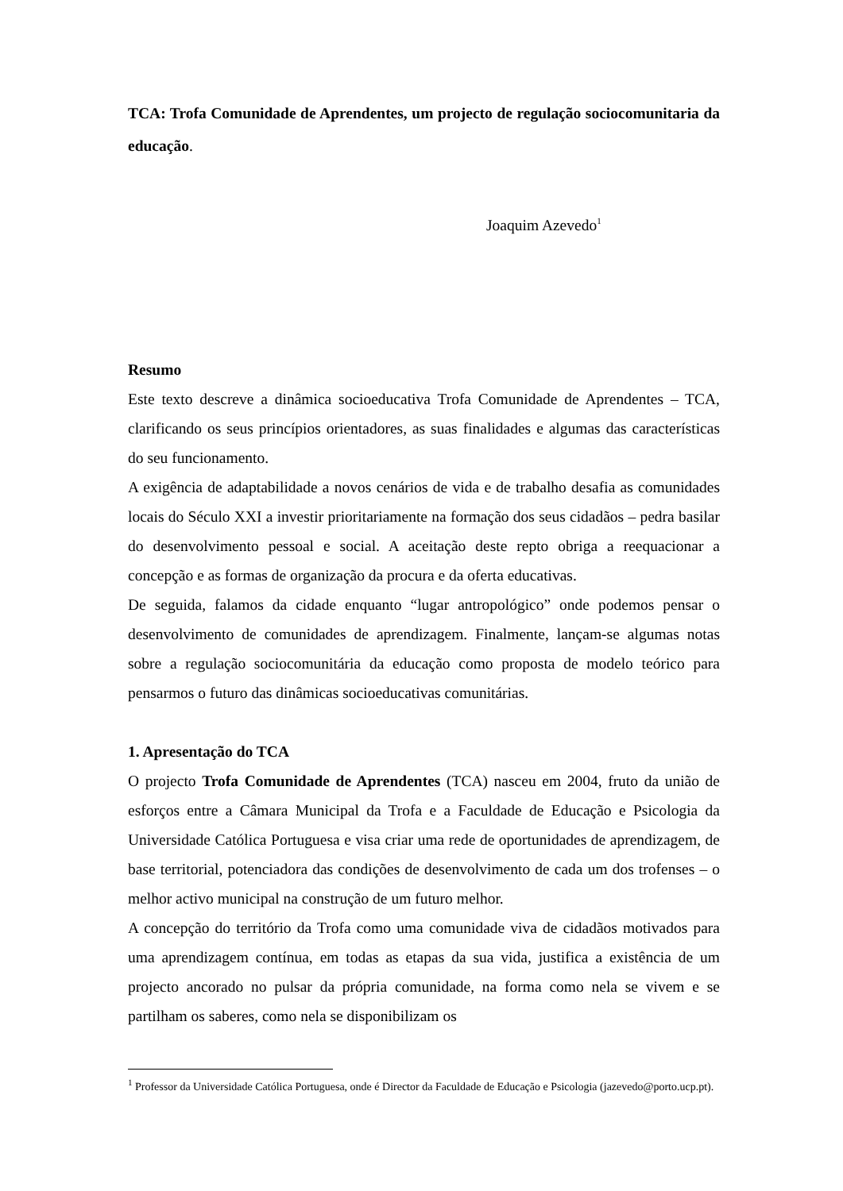TCA: Trofa Comunidade de Aprendentes, um projecto de regulação sociocomunitaria da educação.
Joaquim Azevedo<sup>1</sup>
Resumo
Este texto descreve a dinâmica socioeducativa Trofa Comunidade de Aprendentes – TCA, clarificando os seus princípios orientadores, as suas finalidades e algumas das características do seu funcionamento.
A exigência de adaptabilidade a novos cenários de vida e de trabalho desafia as comunidades locais do Século XXI a investir prioritariamente na formação dos seus cidadãos – pedra basilar do desenvolvimento pessoal e social. A aceitação deste repto obriga a reequacionar a concepção e as formas de organização da procura e da oferta educativas.
De seguida, falamos da cidade enquanto “lugar antropológico” onde podemos pensar o desenvolvimento de comunidades de aprendizagem. Finalmente, lançam-se algumas notas sobre a regulação sociocomunitária da educação como proposta de modelo teórico para pensarmos o futuro das dinâmicas socioeducativas comunitárias.
1. Apresentação do TCA
O projecto Trofa Comunidade de Aprendentes (TCA) nasceu em 2004, fruto da união de esforços entre a Câmara Municipal da Trofa e a Faculdade de Educação e Psicologia da Universidade Católica Portuguesa e visa criar uma rede de oportunidades de aprendizagem, de base territorial, potenciadora das condições de desenvolvimento de cada um dos trofenses – o melhor activo municipal na construção de um futuro melhor.
A concepção do território da Trofa como uma comunidade viva de cidadãos motivados para uma aprendizagem contínua, em todas as etapas da sua vida, justifica a existência de um projecto ancorado no pulsar da própria comunidade, na forma como nela se vivem e se partilham os saberes, como nela se disponibilizam os
<sup>1</sup> Professor da Universidade Católica Portuguesa, onde é Director da Faculdade de Educação e Psicologia (jazevedo@porto.ucp.pt).